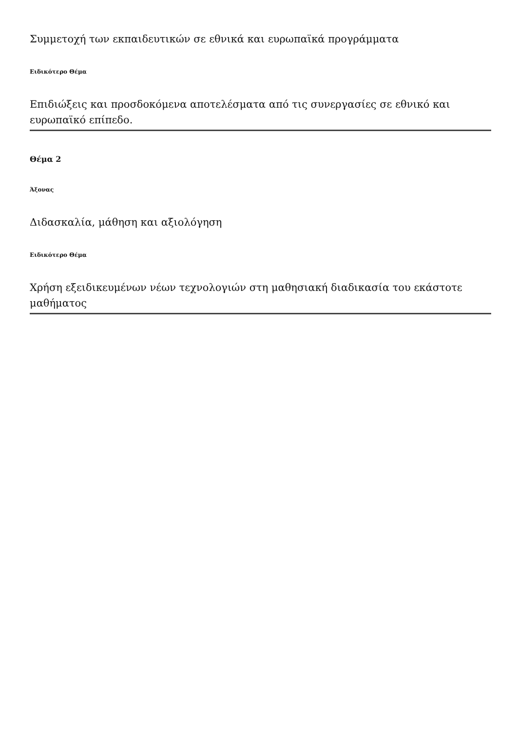Συμμετοχή των εκπαιδευτικών σε εθνικά και ευρωπαϊκά προγράμματα
Ειδικότερο Θέμα
Επιδιώξεις και προσδοκόμενα αποτελέσματα από τις συνεργασίες σε εθνικό και ευρωπαϊκό επίπεδο.
Θέμα 2
Άξονας
Διδασκαλία, μάθηση και αξιολόγηση
Ειδικότερο Θέμα
Χρήση εξειδικευμένων νέων τεχνολογιών στη μαθησιακή διαδικασία του εκάστοτε μαθήματος